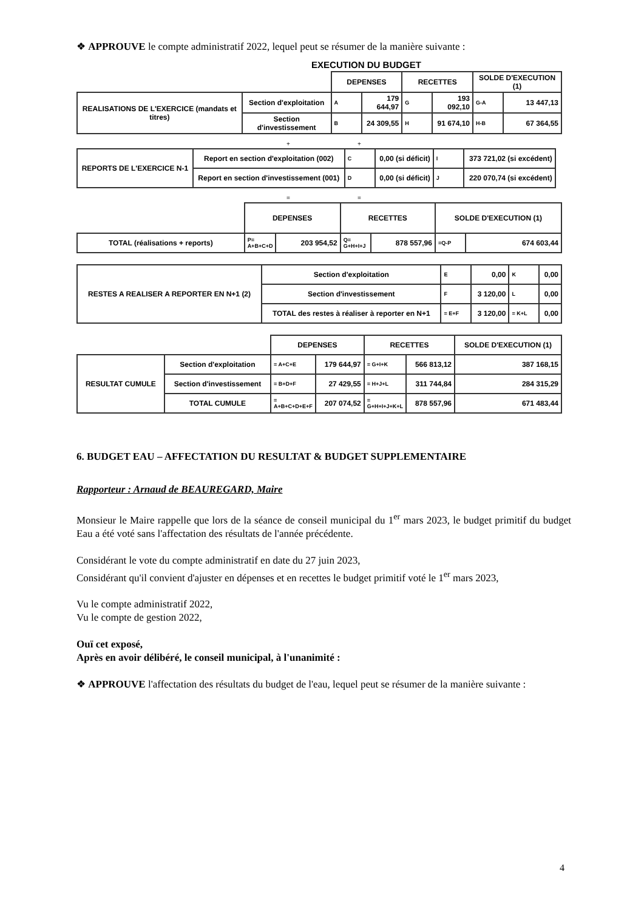❖ APPROUVE le compte administratif 2022, lequel peut se résumer de la manière suivante :
EXECUTION DU BUDGET
| | | DEPENSES | | RECETTES | | SOLDE D'EXECUTION (1) | |
| REALISATIONS DE L'EXERCICE (mandats et titres) | Section d'exploitation | A | 179 644,97 | G | 193 092,10 | G-A | 13 447,13 |
| | Section d'investissement | B | 24 309,55 | H | 91 674,10 | H-B | 67 364,55 |
+ +
| REPORTS DE L'EXERCICE N-1 | Report en section d'exploitation (002) | C | 0,00 (si déficit) | I | 373 721,02 (si excédent) | |
| | Report en section d'investissement (001) | D | 0,00 (si déficit) | J | 220 070,74 (si excédent) | |
= =
| | DEPENSES | | RECETTES | | SOLDE D'EXECUTION (1) | |
| TOTAL (réalisations + reports) | P= A+B+C+D | 203 954,52 | Q= G+H+I+J | 878 557,96 | =Q-P | 674 603,44 |
| RESTES A REALISER A REPORTER EN N+1 (2) | Section d'exploitation | E | 0,00 | K | 0,00 |
| | Section d'investissement | F | 3 120,00 | L | 0,00 |
| | TOTAL des restes à réaliser à reporter en N+1 | = E+F | 3 120,00 | = K+L | 0,00 |
| | | DEPENSES | | RECETTES | | SOLDE D'EXECUTION (1) |
| RESULTAT CUMULE | Section d'exploitation | = A+C+E | 179 644,97 | = G+I+K | 566 813,12 | 387 168,15 |
| | Section d'investissement | = B+D+F | 27 429,55 | = H+J+L | 311 744,84 | 284 315,29 |
| | TOTAL CUMULE | = A+B+C+D+E+F | 207 074,52 | = G+H+I+J+K+L | 878 557,96 | 671 483,44 |
6. BUDGET EAU – AFFECTATION DU RESULTAT & BUDGET SUPPLEMENTAIRE
Rapporteur : Arnaud de BEAUREGARD, Maire
Monsieur le Maire rappelle que lors de la séance de conseil municipal du 1<sup>er</sup> mars 2023, le budget primitif du budget Eau a été voté sans l'affectation des résultats de l'année précédente.
Considérant le vote du compte administratif en date du 27 juin 2023,
Considérant qu'il convient d'ajuster en dépenses et en recettes le budget primitif voté le 1<sup>er</sup> mars 2023,
Vu le compte administratif 2022,
Vu le compte de gestion 2022,
Ouï cet exposé,
Après en avoir délibéré, le conseil municipal, à l'unanimité :
❖ APPROUVE l'affectation des résultats du budget de l'eau, lequel peut se résumer de la manière suivante :
4